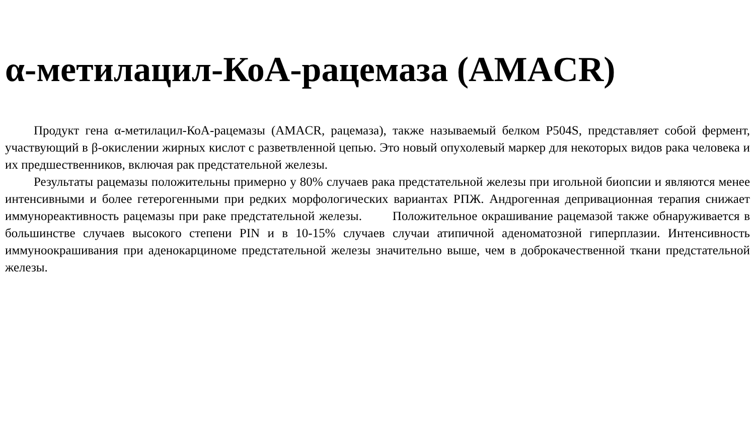α-метилацил-КоА-рацемаза (AMACR)
Продукт гена α-метилацил-КоА-рацемазы (AMACR, рацемаза), также называемый белком P504S, представляет собой фермент, участвующий в β-окислении жирных кислот с разветвленной цепью. Это новый опухолевый маркер для некоторых видов рака человека и их предшественников, включая рак предстательной железы.
Результаты рацемазы положительны примерно у 80% случаев рака предстательной железы при игольной биопсии и являются менее интенсивными и более гетерогенными при редких морфологических вариантах РПЖ. Андрогенная депривационная терапия снижает иммунореактивность рацемазы при раке предстательной железы. Положительное окрашивание рацемазой также обнаруживается в большинстве случаев высокого степени PIN и в 10-15% случаев случаи атипичной аденоматозной гиперплазии. Интенсивность иммуноокрашивания при аденокарциноме предстательной железы значительно выше, чем в доброкачественной ткани предстательной железы.